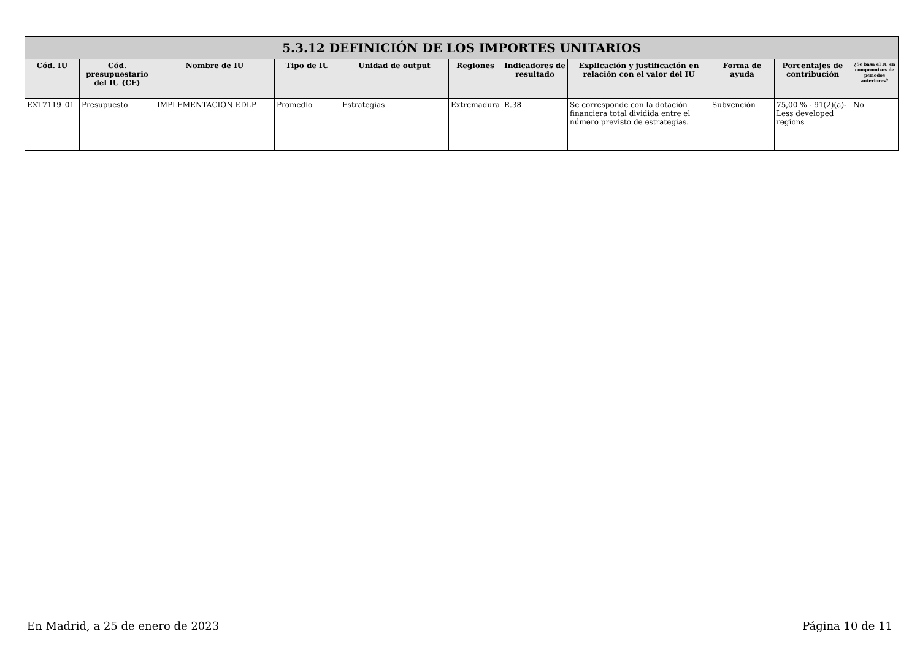| 5.3.12 DEFINICIÓN DE LOS IMPORTES UNITARIOS | | | | | | | | | | |
| --- | --- | --- | --- | --- | --- | --- | --- | --- | --- | --- |
| Cód. IU | Cód. presupuestario del IU (CE) | Nombre de IU | Tipo de IU | Unidad de output | Regiones | Indicadores de resultado | Explicación y justificación en relación con el valor del IU | Forma de ayuda | Porcentajes de contribución | ¿Se basa el IU en compromisos de periodos anteriores? |
| EXT7119_01 | Presupuesto | IMPLEMENTACIÓN EDLP | Promedio | Estrategias | Extremadura | R.38 | Se corresponde con la dotación financiera total dividida entre el número previsto de estrategias. | Subvención | 75,00 % - 91(2)(a)- Less developed regions | No |
En Madrid, a 25 de enero de 2023 Página 10 de 11